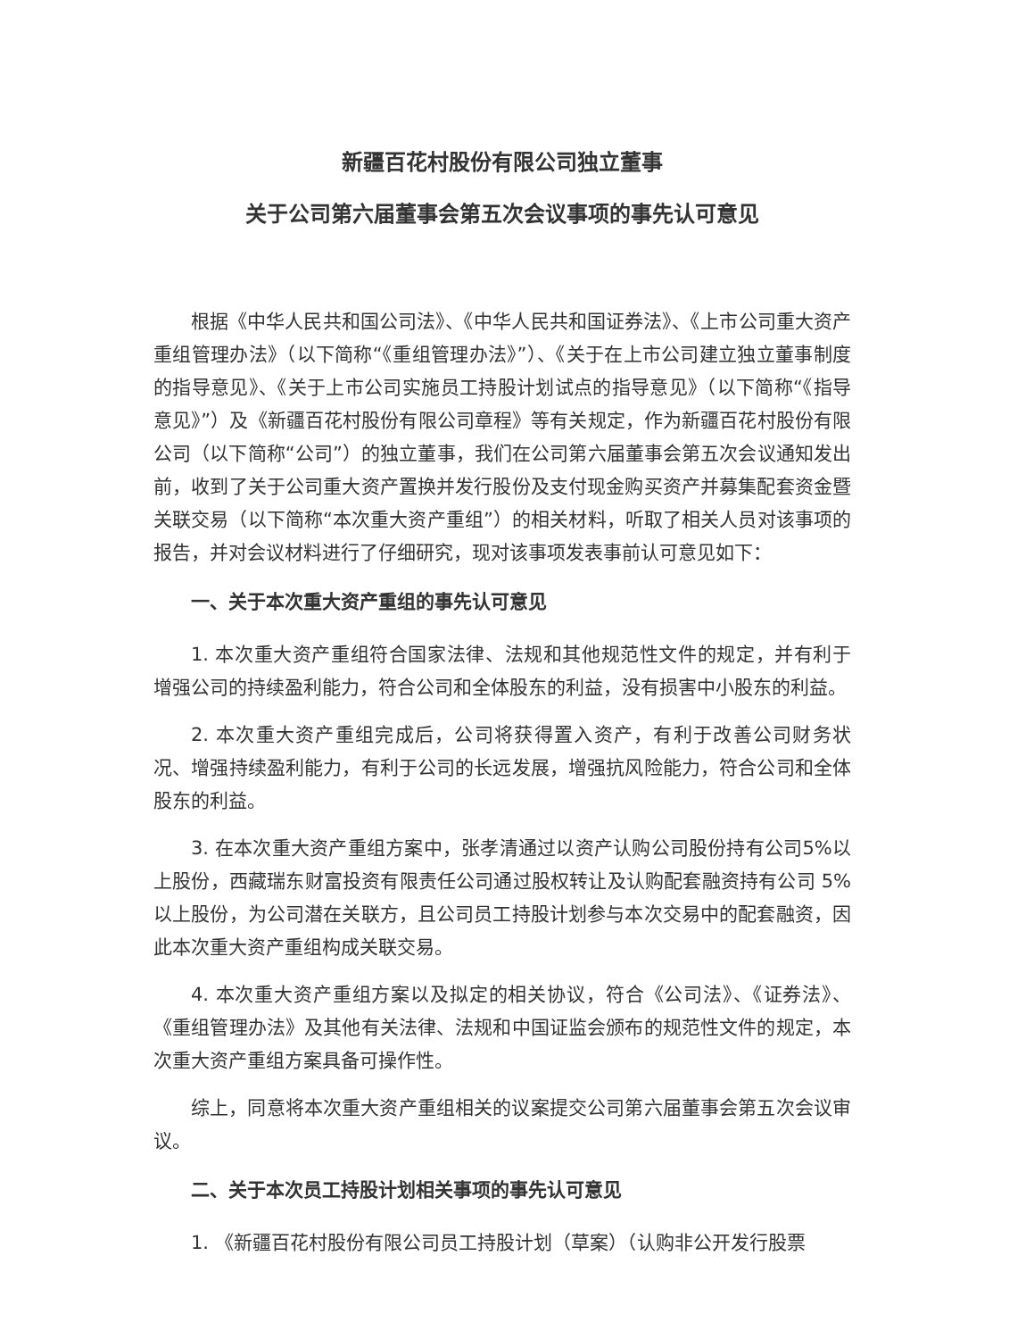新疆百花村股份有限公司独立董事
关于公司第六届董事会第五次会议事项的事先认可意见
根据《中华人民共和国公司法》、《中华人民共和国证券法》、《上市公司重大资产重组管理办法》（以下简称“《重组管理办法》”）、《关于在上市公司建立独立董事制度的指导意见》、《关于上市公司实施员工持股计划试点的指导意见》（以下简称“《指导意见》”）及《新疆百花村股份有限公司章程》等有关规定，作为新疆百花村股份有限公司（以下简称“公司”）的独立董事，我们在公司第六届董事会第五次会议通知发出前，收到了关于公司重大资产置换并发行股份及支付现金购买资产并募集配套资金暨关联交易（以下简称“本次重大资产重组”）的相关材料，听取了相关人员对该事项的报告，并对会议材料进行了仔细研究，现对该事项发表事前认可意见如下：
一、关于本次重大资产重组的事先认可意见
1. 本次重大资产重组符合国家法律、法规和其他规范性文件的规定，并有利于增强公司的持续盈利能力，符合公司和全体股东的利益，没有损害中小股东的利益。
2. 本次重大资产重组完成后，公司将获得置入资产，有利于改善公司财务状况、增强持续盈利能力，有利于公司的长远发展，增强抗风险能力，符合公司和全体股东的利益。
3. 在本次重大资产重组方案中，张孝清通过以资产认购公司股份持有公司5%以上股份，西藏瑞东财富投资有限责任公司通过股权转让及认购配套融资持有公司 5%以上股份，为公司潜在关联方，且公司员工持股计划参与本次交易中的配套融资，因此本次重大资产重组构成关联交易。
4. 本次重大资产重组方案以及拟定的相关协议，符合《公司法》、《证券法》、《重组管理办法》及其他有关法律、法规和中国证监会颁布的规范性文件的规定，本次重大资产重组方案具备可操作性。
综上，同意将本次重大资产重组相关的议案提交公司第六届董事会第五次会议审议。
二、关于本次员工持股计划相关事项的事先认可意见
1. 《新疆百花村股份有限公司员工持股计划（草案）（认购非公开发行股票